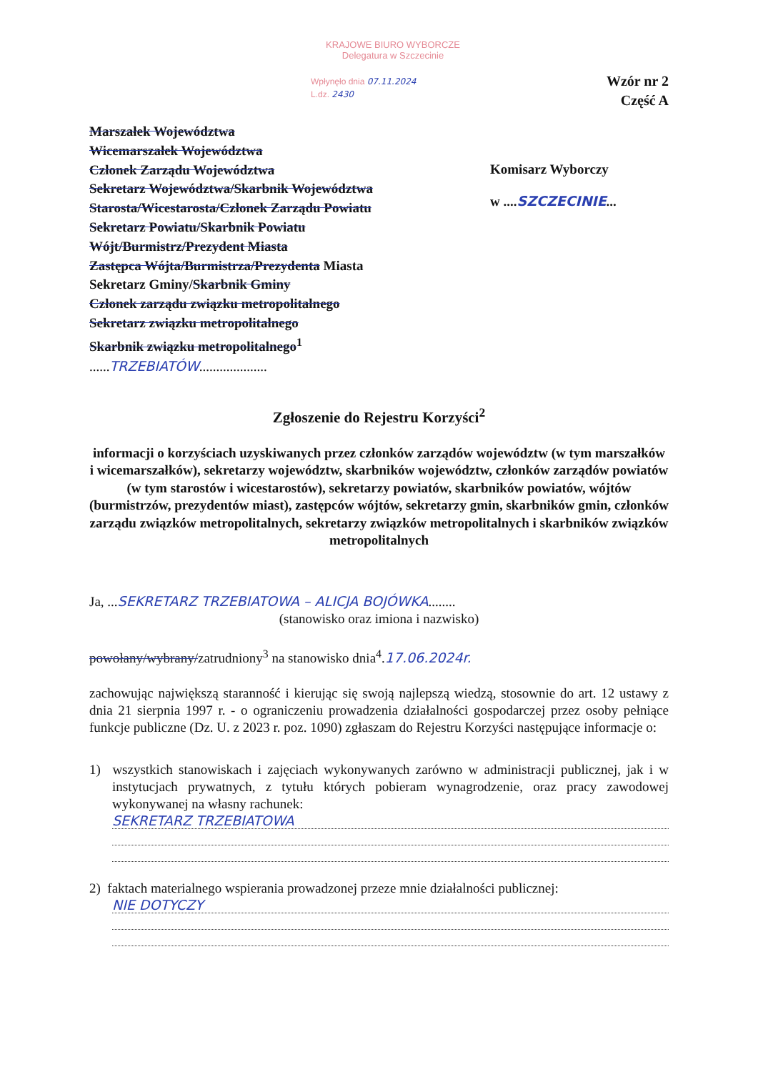KRAJOWE BIURO WYBORCZE
Delegatura w Szczecinie
Wpłynęło dnia 07.11.2024
L.dz. 2430
Wzór nr 2
Część A
Marszałek Województwa
Wicemarszałek Województwa
Członek Zarządu Województwa
Sekretarz Województwa/Skarbnik Województwa
Starosta/Wicestarosta/Członek Zarządu Powiatu
Sekretarz Powiatu/Skarbnik Powiatu
Wójt/Burmistrz/Prezydent Miasta
Zastępca Wójta/Burmistrza/Prezydenta Miasta
Sekretarz Gminy/Skarbnik Gminy
Członek zarządu związku metropolitalnego
Sekretarz związku metropolitalnego
Skarbnik związku metropolitalnego<sup>1</sup>
......TRZEBIATÓW....................
Komisarz Wyborczy
w ....SZCZECINIE...
Zgłoszenie do Rejestru Korzyści<sup>2</sup>
informacji o korzyściach uzyskiwanych przez członków zarządów województw (w tym marszałków i wicemarszałków), sekretarzy województw, skarbników województw, członków zarządów powiatów (w tym starostów i wicestarostów), sekretarzy powiatów, skarbników powiatów, wójtów (burmistrzów, prezydentów miast), zastępców wójtów, sekretarzy gmin, skarbników gmin, członków zarządu związków metropolitalnych, sekretarzy związków metropolitalnych i skarbników związków metropolitalnych
Ja, ...SEKRETARZ TRZEBIATOWA – ALICJA BOJÓWKA........
(stanowisko oraz imiona i nazwisko)
powołany/wybrany/zatrudniony<sup>3</sup> na stanowisko dnia<sup>4</sup>.17.06.2024r.
zachowując największą staranność i kierując się swoją najlepszą wiedzą, stosownie do art. 12 ustawy z dnia 21 sierpnia 1997 r. - o ograniczeniu prowadzenia działalności gospodarczej przez osoby pełniące funkcje publiczne (Dz. U. z 2023 r. poz. 1090) zgłaszam do Rejestru Korzyści następujące informacje o:
1) wszystkich stanowiskach i zajęciach wykonywanych zarówno w administracji publicznej, jak i w instytucjach prywatnych, z tytułu których pobieram wynagrodzenie, oraz pracy zawodowej wykonywanej na własny rachunek:
SEKRETARZ TRZEBIATOWA
2) faktach materialnego wspierania prowadzonej przeze mnie działalności publicznej:
NIE DOTYCZY